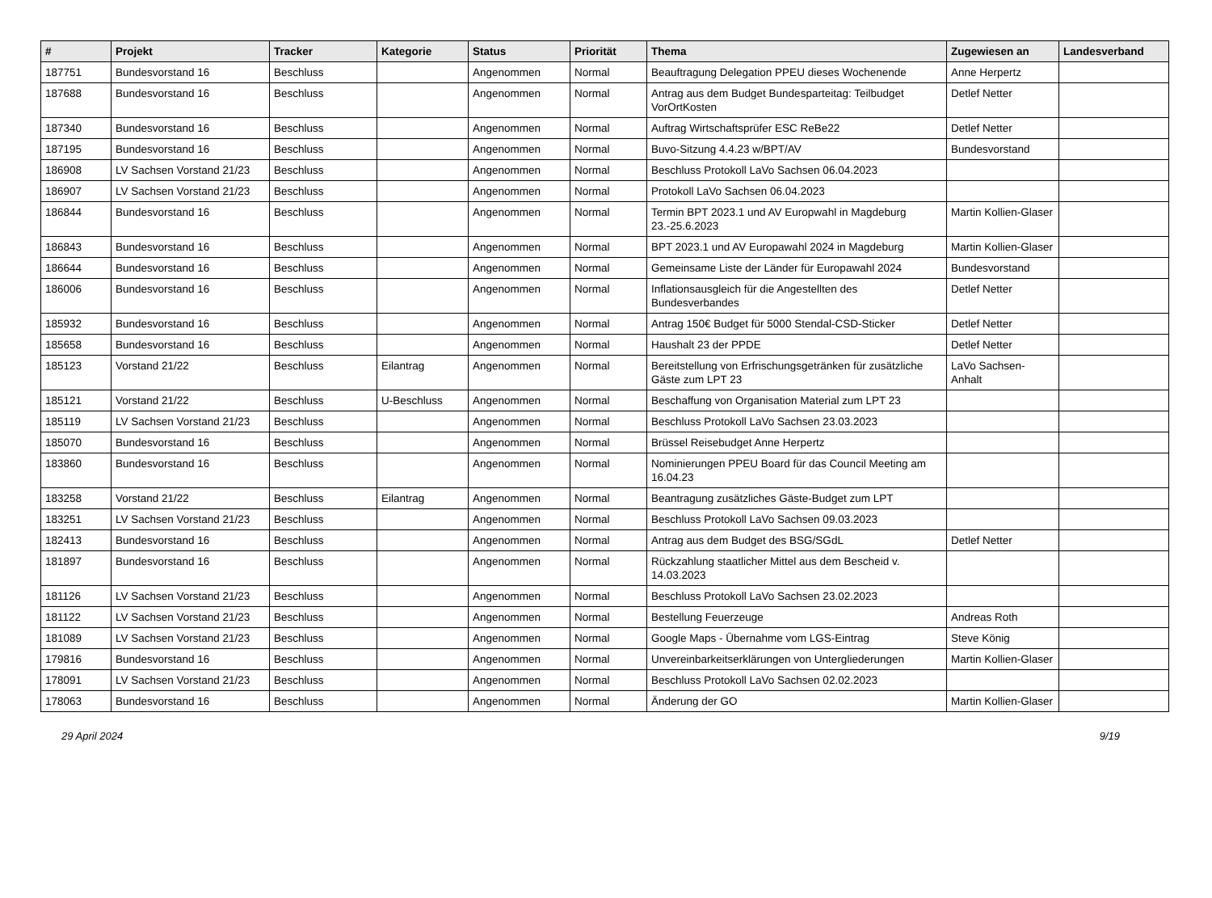| # | Projekt | Tracker | Kategorie | Status | Priorität | Thema | Zugewiesen an | Landesverband |
| --- | --- | --- | --- | --- | --- | --- | --- | --- |
| 187751 | Bundesvorstand 16 | Beschluss | | Angenommen | Normal | Beauftragung Delegation PPEU dieses Wochenende | Anne Herpertz | |
| 187688 | Bundesvorstand 16 | Beschluss | | Angenommen | Normal | Antrag aus dem Budget Bundesparteitag: Teilbudget VorOrtKosten | Detlef Netter | |
| 187340 | Bundesvorstand 16 | Beschluss | | Angenommen | Normal | Auftrag Wirtschaftsprüfer ESC ReBe22 | Detlef Netter | |
| 187195 | Bundesvorstand 16 | Beschluss | | Angenommen | Normal | Buvo-Sitzung 4.4.23 w/BPT/AV | Bundesvorstand | |
| 186908 | LV Sachsen Vorstand 21/23 | Beschluss | | Angenommen | Normal | Beschluss Protokoll LaVo Sachsen 06.04.2023 | | |
| 186907 | LV Sachsen Vorstand 21/23 | Beschluss | | Angenommen | Normal | Protokoll LaVo Sachsen 06.04.2023 | | |
| 186844 | Bundesvorstand 16 | Beschluss | | Angenommen | Normal | Termin BPT 2023.1 und AV Europwahl in Magdeburg 23.-25.6.2023 | Martin Kollien-Glaser | |
| 186843 | Bundesvorstand 16 | Beschluss | | Angenommen | Normal | BPT 2023.1 und AV Europawahl 2024 in Magdeburg | Martin Kollien-Glaser | |
| 186644 | Bundesvorstand 16 | Beschluss | | Angenommen | Normal | Gemeinsame Liste der Länder für Europawahl 2024 | Bundesvorstand | |
| 186006 | Bundesvorstand 16 | Beschluss | | Angenommen | Normal | Inflationsausgleich für die Angestellten des Bundesverbandes | Detlef Netter | |
| 185932 | Bundesvorstand 16 | Beschluss | | Angenommen | Normal | Antrag 150€ Budget für 5000 Stendal-CSD-Sticker | Detlef Netter | |
| 185658 | Bundesvorstand 16 | Beschluss | | Angenommen | Normal | Haushalt 23 der PPDE | Detlef Netter | |
| 185123 | Vorstand 21/22 | Beschluss | Eilantrag | Angenommen | Normal | Bereitstellung von Erfrischungsgetränken für zusätzliche Gäste zum LPT 23 | LaVo Sachsen-Anhalt | |
| 185121 | Vorstand 21/22 | Beschluss | U-Beschluss | Angenommen | Normal | Beschaffung von Organisation Material zum LPT 23 | | |
| 185119 | LV Sachsen Vorstand 21/23 | Beschluss | | Angenommen | Normal | Beschluss Protokoll LaVo Sachsen 23.03.2023 | | |
| 185070 | Bundesvorstand 16 | Beschluss | | Angenommen | Normal | Brüssel Reisebudget Anne Herpertz | | |
| 183860 | Bundesvorstand 16 | Beschluss | | Angenommen | Normal | Nominierungen PPEU Board für das Council Meeting am 16.04.23 | | |
| 183258 | Vorstand 21/22 | Beschluss | Eilantrag | Angenommen | Normal | Beantragung zusätzliches Gäste-Budget zum LPT | | |
| 183251 | LV Sachsen Vorstand 21/23 | Beschluss | | Angenommen | Normal | Beschluss Protokoll LaVo Sachsen 09.03.2023 | | |
| 182413 | Bundesvorstand 16 | Beschluss | | Angenommen | Normal | Antrag aus dem Budget des BSG/SGdL | Detlef Netter | |
| 181897 | Bundesvorstand 16 | Beschluss | | Angenommen | Normal | Rückzahlung staatlicher Mittel aus dem Bescheid v. 14.03.2023 | | |
| 181126 | LV Sachsen Vorstand 21/23 | Beschluss | | Angenommen | Normal | Beschluss Protokoll LaVo Sachsen 23.02.2023 | | |
| 181122 | LV Sachsen Vorstand 21/23 | Beschluss | | Angenommen | Normal | Bestellung Feuerzeuge | Andreas Roth | |
| 181089 | LV Sachsen Vorstand 21/23 | Beschluss | | Angenommen | Normal | Google Maps - Übernahme vom LGS-Eintrag | Steve König | |
| 179816 | Bundesvorstand 16 | Beschluss | | Angenommen | Normal | Unvereinbarkeitserklärungen von Untergliederungen | Martin Kollien-Glaser | |
| 178091 | LV Sachsen Vorstand 21/23 | Beschluss | | Angenommen | Normal | Beschluss Protokoll LaVo Sachsen 02.02.2023 | | |
| 178063 | Bundesvorstand 16 | Beschluss | | Angenommen | Normal | Änderung der GO | Martin Kollien-Glaser | |
29 April 2024 9/19